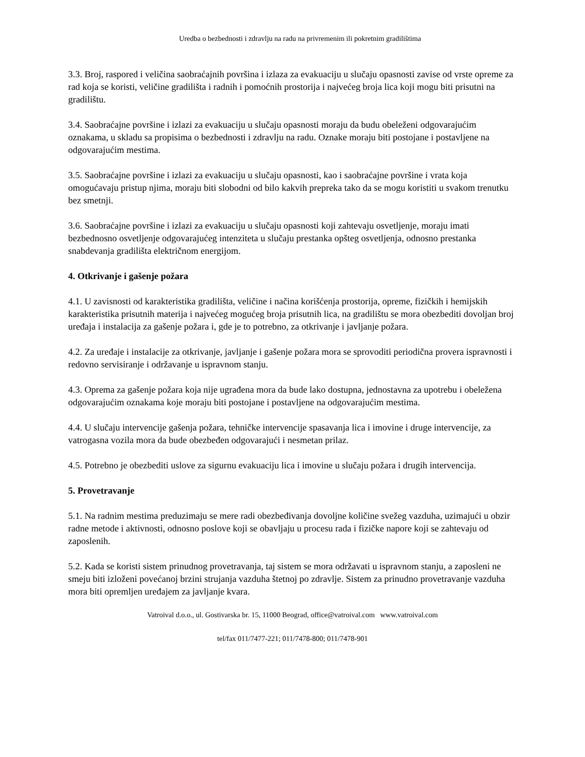Uredba o bezbednosti i zdravlju na radu na privremenim ili pokretnim gradilištima
3.3. Broj, raspored i veličina saobraćajnih površina i izlaza za evakuaciju u slučaju opasnosti zavise od vrste opreme za rad koja se koristi, veličine gradilišta i radnih i pomoćnih prostorija i najvećeg broja lica koji mogu biti prisutni na gradilištu.
3.4. Saobraćajne površine i izlazi za evakuaciju u slučaju opasnosti moraju da budu obeleženi odgovarajućim oznakama, u skladu sa propisima o bezbednosti i zdravlju na radu. Oznake moraju biti postojane i postavljene na odgovarajućim mestima.
3.5. Saobraćajne površine i izlazi za evakuaciju u slučaju opasnosti, kao i saobraćajne površine i vrata koja omogućavaju pristup njima, moraju biti slobodni od bilo kakvih prepreka tako da se mogu koristiti u svakom trenutku bez smetnji.
3.6. Saobraćajne površine i izlazi za evakuaciju u slučaju opasnosti koji zahtevaju osvetljenje, moraju imati bezbednosno osvetljenje odgovarajućeg intenziteta u slučaju prestanka opšteg osvetljenja, odnosno prestanka snabdevanja gradilišta električnom energijom.
4. Otkrivanje i gašenje požara
4.1. U zavisnosti od karakteristika gradilišta, veličine i načina korišćenja prostorija, opreme, fizičkih i hemijskih karakteristika prisutnih materija i najvećeg mogućeg broja prisutnih lica, na gradilištu se mora obezbediti dovoljan broj uređaja i instalacija za gašenje požara i, gde je to potrebno, za otkrivanje i javljanje požara.
4.2. Za uređaje i instalacije za otkrivanje, javljanje i gašenje požara mora se sprovoditi periodična provera ispravnosti i redovno servisiranje i održavanje u ispravnom stanju.
4.3. Oprema za gašenje požara koja nije ugrađena mora da bude lako dostupna, jednostavna za upotrebu i obeležena odgovarajućim oznakama koje moraju biti postojane i postavljene na odgovarajućim mestima.
4.4. U slučaju intervencije gašenja požara, tehničke intervencije spasavanja lica i imovine i druge intervencije, za vatrogasna vozila mora da bude obezbeđen odgovarajući i nesmetan prilaz.
4.5. Potrebno je obezbediti uslove za sigurnu evakuaciju lica i imovine u slučaju požara i drugih intervencija.
5. Provetravanje
5.1. Na radnim mestima preduzimaju se mere radi obezbeđivanja dovoljne količine svežeg vazduha, uzimajući u obzir radne metode i aktivnosti, odnosno poslove koji se obavljaju u procesu rada i fizičke napore koji se zahtevaju od zaposlenih.
5.2. Kada se koristi sistem prinudnog provetravanja, taj sistem se mora održavati u ispravnom stanju, a zaposleni ne smeju biti izloženi povećanoj brzini strujanja vazduha štetnoj po zdravlje. Sistem za prinudno provetravanje vazduha mora biti opremljen uređajem za javljanje kvara.
Vatroival d.o.o., ul. Gostivarska br. 15, 11000 Beograd, office@vatroival.com www.vatroival.com
tel/fax 011/7477-221; 011/7478-800; 011/7478-901